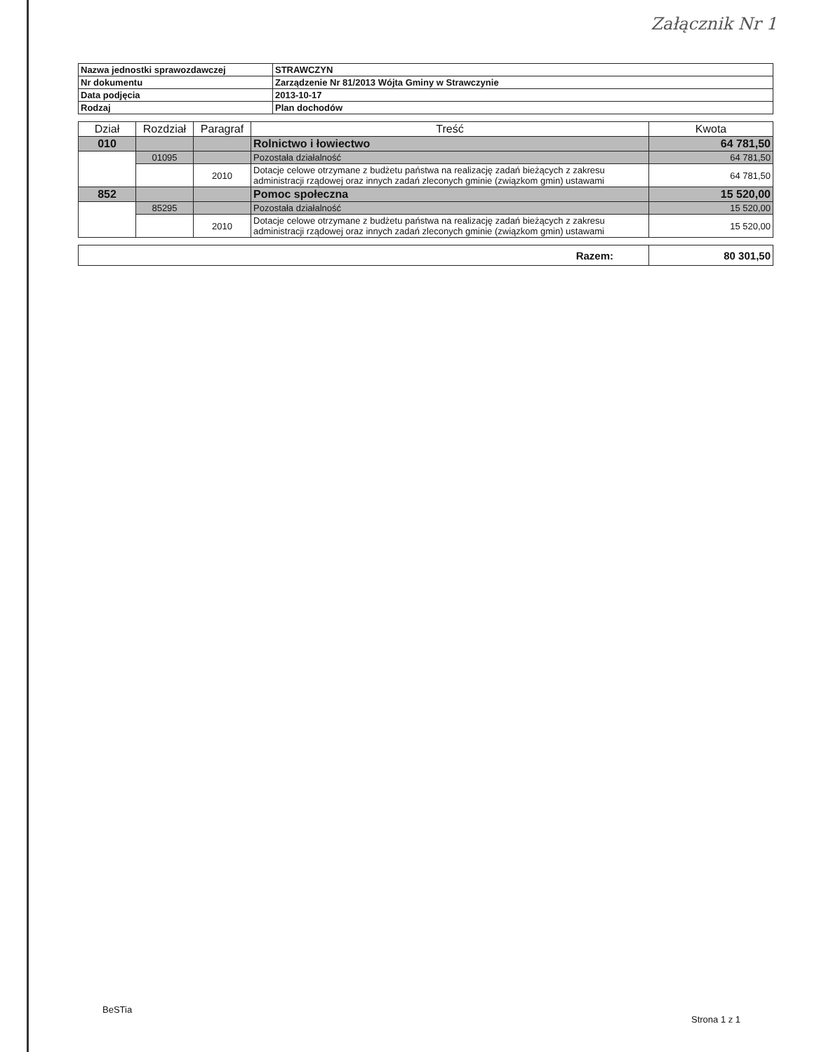Załącznik Nr 1
| Nazwa jednostki sprawozdawczej | STRAWCZYN |
| Nr dokumentu | Zarządzenie Nr 81/2013 Wójta Gminy w Strawczynie |
| Data podjęcia | 2013-10-17 |
| Rodzaj | Plan dochodów |
| Dział | Rozdział | Paragraf | Treść | Kwota |
| --- | --- | --- | --- | --- |
| 010 | | | Rolnictwo i łowiectwo | 64 781,50 |
| | 01095 | | Pozostała działalność | 64 781,50 |
| | | 2010 | Dotacje celowe otrzymane z budżetu państwa na realizację zadań bieżących z zakresu administracji rządowej oraz innych zadań zleconych gminie (związkom gmin) ustawami | 64 781,50 |
| 852 | | | Pomoc społeczna | 15 520,00 |
| | 85295 | | Pozostała działalność | 15 520,00 |
| | | 2010 | Dotacje celowe otrzymane z budżetu państwa na realizację zadań bieżących z zakresu administracji rządowej oraz innych zadań zleconych gminie (związkom gmin) ustawami | 15 520,00 |
| Razem: | 80 301,50 |
BeSTia
Strona 1 z 1